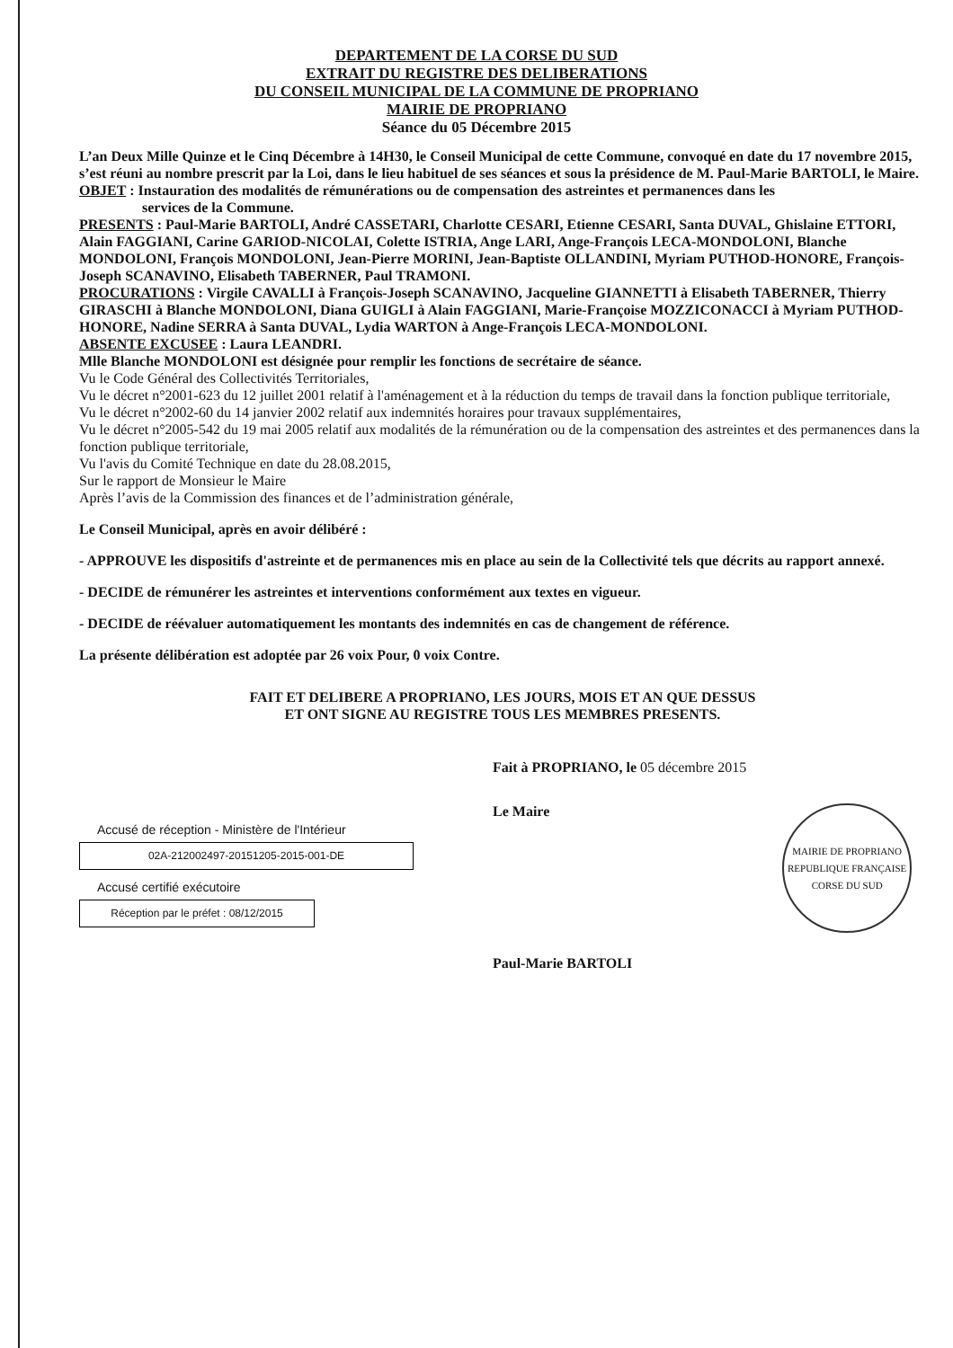DEPARTEMENT DE LA CORSE DU SUD
EXTRAIT DU REGISTRE DES DELIBERATIONS
DU CONSEIL MUNICIPAL DE LA COMMUNE DE PROPRIANO
MAIRIE DE PROPRIANO
Séance du 05 Décembre 2015
L’an Deux Mille Quinze et le Cinq Décembre à 14H30, le Conseil Municipal de cette Commune, convoqué en date du 17 novembre 2015, s’est réuni au nombre prescrit par la Loi, dans le lieu habituel de ses séances et sous la présidence de M. Paul-Marie BARTOLI, le Maire.
OBJET : Instauration des modalités de rémunérations ou de compensation des astreintes et permanences dans les
services de la Commune.
PRESENTS : Paul-Marie BARTOLI, André CASSETARI, Charlotte CESARI, Etienne CESARI, Santa DUVAL, Ghislaine ETTORI, Alain FAGGIANI, Carine GARIOD-NICOLAI, Colette ISTRIA, Ange LARI, Ange-François LECA-MONDOLONI, Blanche MONDOLONI, François MONDOLONI, Jean-Pierre MORINI, Jean-Baptiste OLLANDINI, Myriam PUTHOD-HONORE, François-Joseph SCANAVINO, Elisabeth TABERNER, Paul TRAMONI.
PROCURATIONS : Virgile CAVALLI à François-Joseph SCANAVINO, Jacqueline GIANNETTI à Elisabeth TABERNER, Thierry GIRASCHI à Blanche MONDOLONI, Diana GUIGLI à Alain FAGGIANI, Marie-Françoise MOZZICONACCI à Myriam PUTHOD-HONORE, Nadine SERRA à Santa DUVAL, Lydia WARTON à Ange-François LECA-MONDOLONI.
ABSENTE EXCUSEE : Laura LEANDRI.
Mlle Blanche MONDOLONI est désignée pour remplir les fonctions de secrétaire de séance.
Vu le Code Général des Collectivités Territoriales,
Vu le décret n°2001-623 du 12 juillet 2001 relatif à l'aménagement et à la réduction du temps de travail dans la fonction publique territoriale,
Vu le décret n°2002-60 du 14 janvier 2002 relatif aux indemnités horaires pour travaux supplémentaires,
Vu le décret n°2005-542 du 19 mai 2005 relatif aux modalités de la rémunération ou de la compensation des astreintes et des permanences dans la fonction publique territoriale,
Vu l'avis du Comité Technique en date du 28.08.2015,
Sur le rapport de Monsieur le Maire
Après l’avis de la Commission des finances et de l’administration générale,
Le Conseil Municipal, après en avoir délibéré :
- APPROUVE les dispositifs d'astreinte et de permanences mis en place au sein de la Collectivité tels que décrits au rapport annexé.
- DECIDE de rémunérer les astreintes et interventions conformément aux textes en vigueur.
- DECIDE de réévaluer automatiquement les montants des indemnités en cas de changement de référence.
La présente délibération est adoptée par 26 voix Pour, 0 voix Contre.
FAIT ET DELIBERE A PROPRIANO, LES JOURS, MOIS ET AN QUE DESSUS
ET ONT SIGNE AU REGISTRE TOUS LES MEMBRES PRESENTS.
Accusé de réception - Ministère de l'Intérieur
02A-212002497-20151205-2015-001-DE
Accusé certifié exécutoire
Réception par le préfet : 08/12/2015
Fait à PROPRIANO, le 05 décembre 2015
Le Maire
Paul-Marie BARTOLI
MAIRIE DE PROPRIANO
REPUBLIQUE FRANÇAISE
CORSE DU SUD